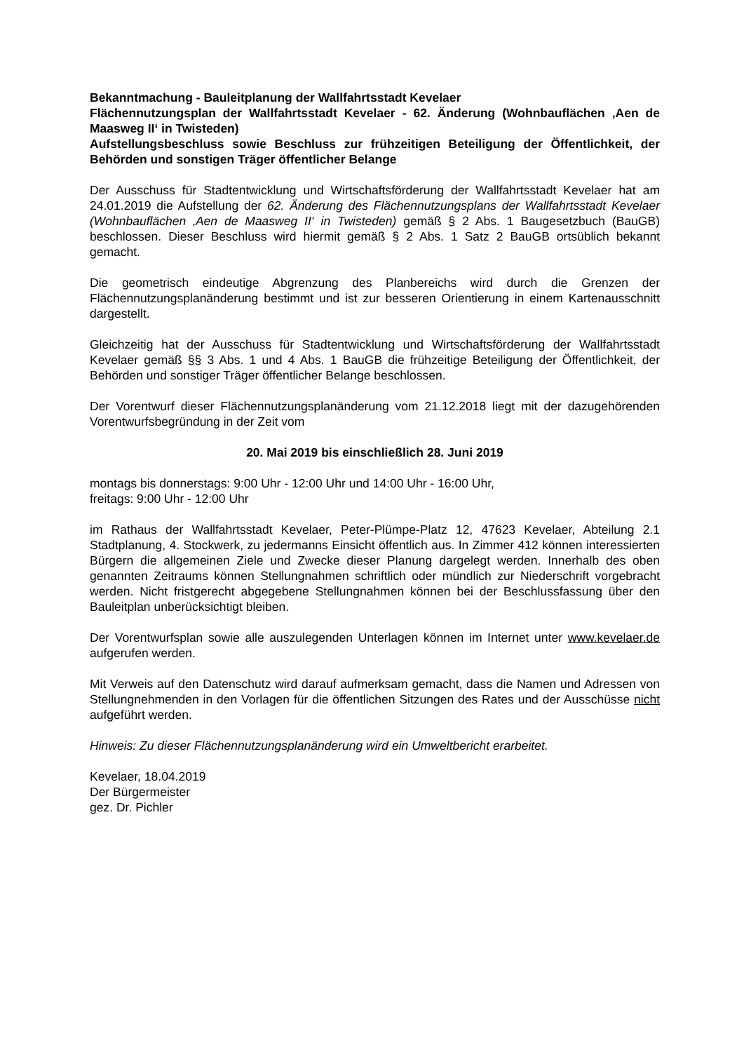Bekanntmachung - Bauleitplanung der Wallfahrtsstadt Kevelaer
Flächennutzungsplan der Wallfahrtsstadt Kevelaer - 62. Änderung (Wohnbauflächen ‚Aen de Maasweg II‘ in Twisteden)
Aufstellungsbeschluss sowie Beschluss zur frühzeitigen Beteiligung der Öffentlichkeit, der Behörden und sonstigen Träger öffentlicher Belange
Der Ausschuss für Stadtentwicklung und Wirtschaftsförderung der Wallfahrtsstadt Kevelaer hat am 24.01.2019 die Aufstellung der 62. Änderung des Flächennutzungsplans der Wallfahrtsstadt Kevelaer (Wohnbauflächen ‚Aen de Maasweg II‘ in Twisteden) gemäß § 2 Abs. 1 Baugesetzbuch (BauGB) beschlossen. Dieser Beschluss wird hiermit gemäß § 2 Abs. 1 Satz 2 BauGB ortsüblich bekannt gemacht.
Die geometrisch eindeutige Abgrenzung des Planbereichs wird durch die Grenzen der Flächennutzungsplanänderung bestimmt und ist zur besseren Orientierung in einem Kartenausschnitt dargestellt.
Gleichzeitig hat der Ausschuss für Stadtentwicklung und Wirtschaftsförderung der Wallfahrtsstadt Kevelaer gemäß §§ 3 Abs. 1 und 4 Abs. 1 BauGB die frühzeitige Beteiligung der Öffentlichkeit, der Behörden und sonstiger Träger öffentlicher Belange beschlossen.
Der Vorentwurf dieser Flächennutzungsplanänderung vom 21.12.2018 liegt mit der dazugehörenden Vorentwurfsbegründung in der Zeit vom
20. Mai 2019 bis einschließlich 28. Juni 2019
montags bis donnerstags: 9:00 Uhr - 12:00 Uhr und 14:00 Uhr - 16:00 Uhr,
freitags: 9:00 Uhr - 12:00 Uhr
im Rathaus der Wallfahrtsstadt Kevelaer, Peter-Plümpe-Platz 12, 47623 Kevelaer, Abteilung 2.1 Stadtplanung, 4. Stockwerk, zu jedermanns Einsicht öffentlich aus. In Zimmer 412 können interessierten Bürgern die allgemeinen Ziele und Zwecke dieser Planung dargelegt werden. Innerhalb des oben genannten Zeitraums können Stellungnahmen schriftlich oder mündlich zur Niederschrift vorgebracht werden. Nicht fristgerecht abgegebene Stellungnahmen können bei der Beschlussfassung über den Bauleitplan unberücksichtigt bleiben.
Der Vorentwurfsplan sowie alle auszulegenden Unterlagen können im Internet unter www.kevelaer.de aufgerufen werden.
Mit Verweis auf den Datenschutz wird darauf aufmerksam gemacht, dass die Namen und Adressen von Stellungnehmenden in den Vorlagen für die öffentlichen Sitzungen des Rates und der Ausschüsse nicht aufgeführt werden.
Hinweis: Zu dieser Flächennutzungsplanänderung wird ein Umweltbericht erarbeitet.
Kevelaer, 18.04.2019
Der Bürgermeister
gez. Dr. Pichler